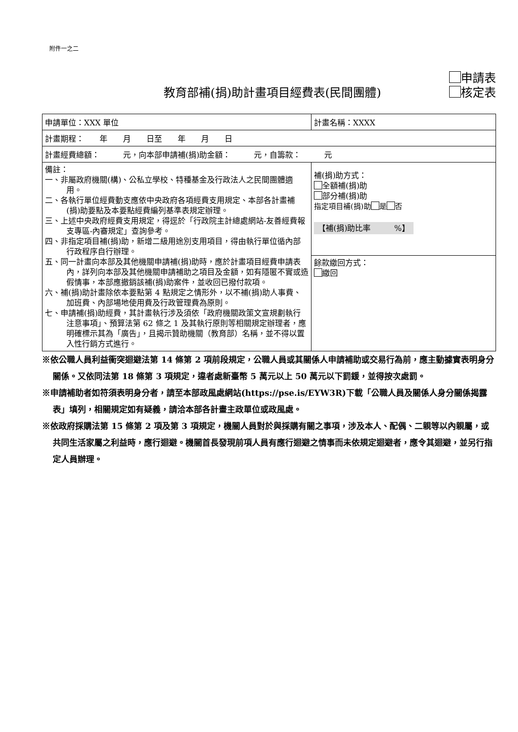附件一之二
教育部補(捐)助計畫項目經費表(民間團體)
申請表
核定表
| 申請單位：XXX 單位 | 計畫名稱：XXXX |
| 計畫期程： 年 月 日至 年 月 日 | |
| 計畫經費總額： 元，向本部申請補(捐)助金額： 元，自籌款： 元 | |
| 備註： 一、非屬政府機關(構)、公私立學校、特種基金及行政法人之民間團體適用。 二、各執行單位經費動支應依中央政府各項經費支用規定、本部各計畫補(捐)助要點及本要點經費編列基準表規定辦理。 三、上述中央政府經費支用規定，得逕於「行政院主計總處網站-友善經費報支專區-內審規定」查詢參考。 四、非指定項目補(捐)助，新增二級用途別支用項目，得由執行單位循內部行政程序自行辦理。 五、同一計畫向本部及其他機關申請補(捐)助時，應於計畫項目經費申請表內，詳列向本部及其他機關申請補助之項目及金額，如有隱匿不實或造假情事，本部應撤銷該補(捐)助案件，並收回已撥付款項。 六、補(捐)助計畫除依本要點第 4 點規定之情形外，以不補(捐)助人事費、加班費、內部場地使用費及行政管理費為原則。 七、申請補(捐)助經費，其計畫執行涉及須依「政府機關政策文宣規劃執行注意事項」、預算法第 62 條之 1 及其執行原則等相關規定辦理者，應明確標示其為「廣告」，且揭示贊助機關（教育部）名稱，並不得以置入性行銷方式進行。 | 補(捐)助方式： 全額補(捐)助 部分補(捐)助 指定項目補(捐)助 是 否 【補(捐)助比率 %】 |
| | 餘款繳回方式： 繳回 |
※依公職人員利益衝突迴避法第 14 條第 2 項前段規定，公職人員或其關係人申請補助或交易行為前，應主動據實表明身分關係。又依同法第 18 條第 3 項規定，違者處新臺幣 5 萬元以上 50 萬元以下罰鍰，並得按次處罰。
※申請補助者如符須表明身分者，請至本部政風處網站(https://pse.is/EYW3R)下載「公職人員及關係人身分關係揭露表」填列，相關規定如有疑義，請洽本部各計畫主政單位或政風處。
※依政府採購法第 15 條第 2 項及第 3 項規定，機關人員對於與採購有關之事項，涉及本人、配偶、二親等以內親屬，或共同生活家屬之利益時，應行迴避。機關首長發現前項人員有應行迴避之情事而未依規定迴避者，應令其迴避，並另行指定人員辦理。